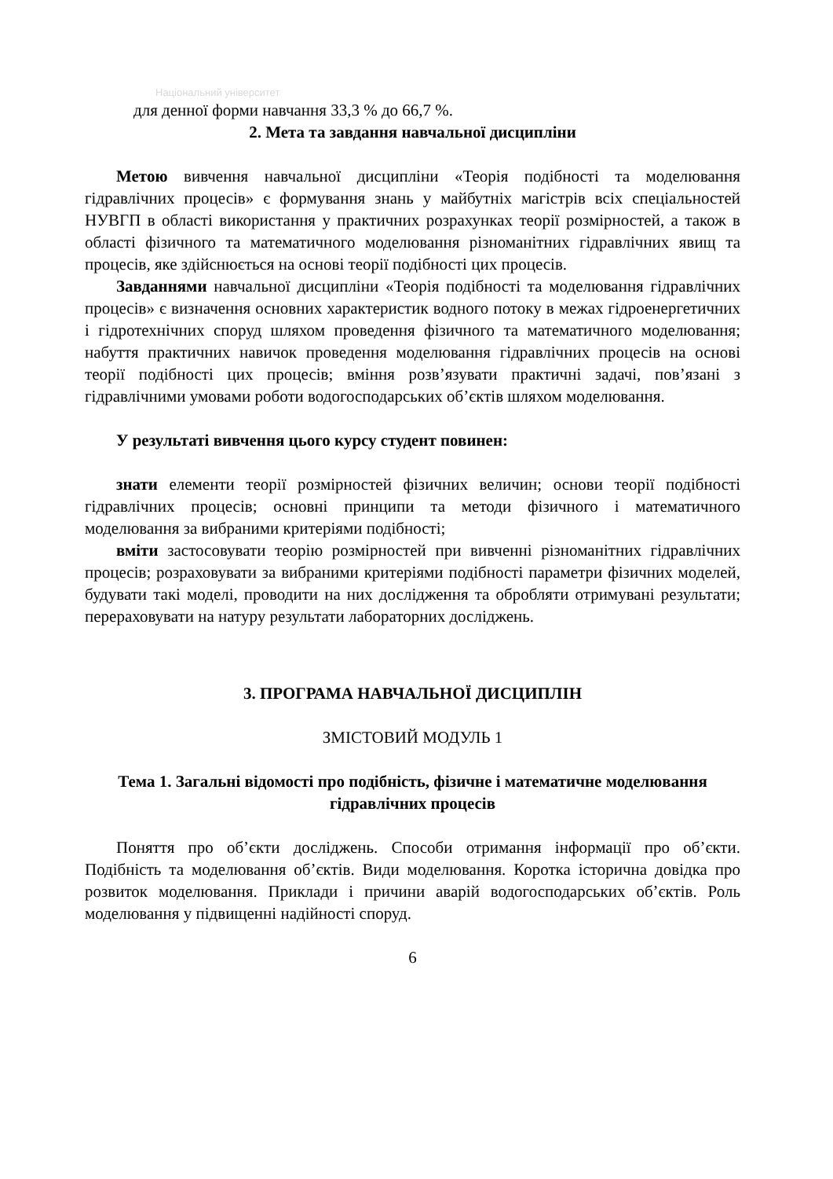Національний університет
для денної форми навчання 33,3 % до 66,7 %.
2. Мета та завдання навчальної дисципліни
Метою вивчення навчальної дисципліни «Теорія подібності та моделювання гідравлічних процесів» є формування знань у майбутніх магістрів всіх спеціальностей НУВГП в області використання у практичних розрахунках теорії розмірностей, а також в області фізичного та математичного моделювання різноманітних гідравлічних явищ та процесів, яке здійснюється на основі теорії подібності цих процесів.
Завданнями навчальної дисципліни «Теорія подібності та моделювання гідравлічних процесів» є визначення основних характеристик водного потоку в межах гідроенергетичних і гідротехнічних споруд шляхом проведення фізичного та математичного моделювання; набуття практичних навичок проведення моделювання гідравлічних процесів на основі теорії подібності цих процесів; вміння розв’язувати практичні задачі, пов’язані з гідравлічними умовами роботи водогосподарських об’єктів шляхом моделювання.
У результаті вивчення цього курсу студент повинен:
знати елементи теорії розмірностей фізичних величин; основи теорії подібності гідравлічних процесів; основні принципи та методи фізичного і математичного моделювання за вибраними критеріями подібності;
вміти застосовувати теорію розмірностей при вивченні різноманітних гідравлічних процесів; розраховувати за вибраними критеріями подібності параметри фізичних моделей, будувати такі моделі, проводити на них дослідження та обробляти отримувані результати; перераховувати на натуру результати лабораторних досліджень.
3. ПРОГРАМА НАВЧАЛЬНОЇ ДИСЦИПЛІН
ЗМІСТОВИЙ МОДУЛЬ 1
Тема 1. Загальні відомості про подібність, фізичне і математичне моделювання гідравлічних процесів
Поняття про об’єкти досліджень. Способи отримання інформації про об’єкти. Подібність та моделювання об’єктів. Види моделювання. Коротка історична довідка про розвиток моделювання. Приклади і причини аварій водогосподарських об’єктів. Роль моделювання у підвищенні надійності споруд.
6